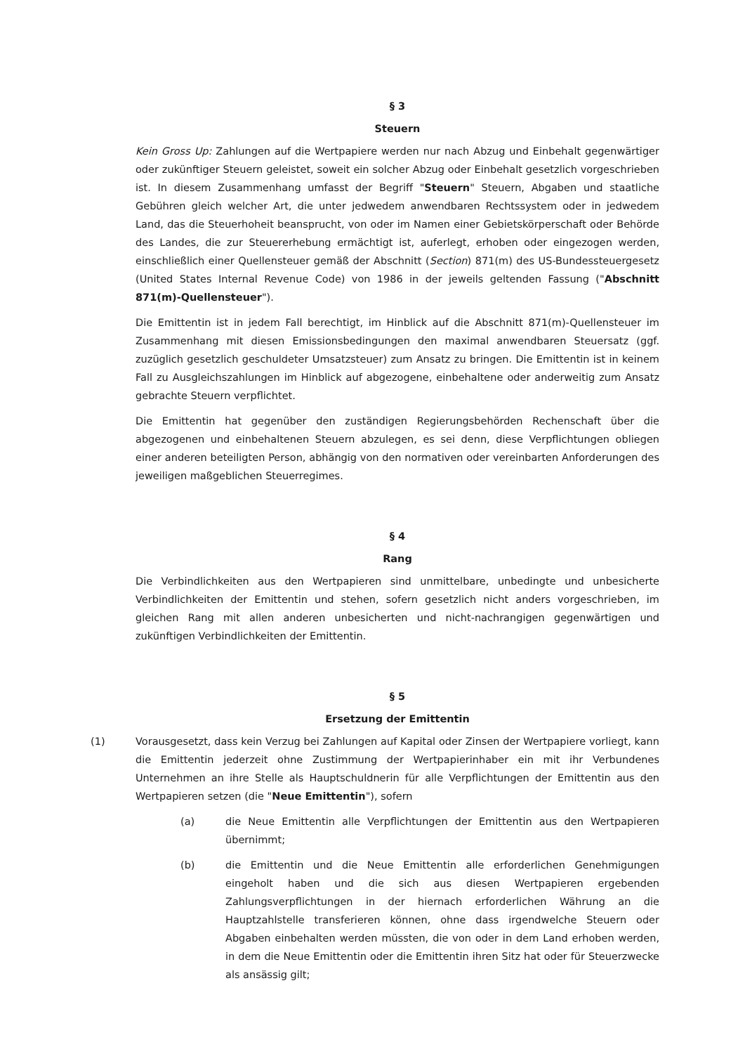§ 3
Steuern
Kein Gross Up: Zahlungen auf die Wertpapiere werden nur nach Abzug und Einbehalt gegenwärtiger oder zukünftiger Steuern geleistet, soweit ein solcher Abzug oder Einbehalt gesetzlich vorgeschrieben ist. In diesem Zusammenhang umfasst der Begriff "Steuern" Steuern, Abgaben und staatliche Gebühren gleich welcher Art, die unter jedwedem anwendbaren Rechtssystem oder in jedwedem Land, das die Steuerhoheit beansprucht, von oder im Namen einer Gebietskörperschaft oder Behörde des Landes, die zur Steuererhebung ermächtigt ist, auferlegt, erhoben oder eingezogen werden, einschließlich einer Quellensteuer gemäß der Abschnitt (Section) 871(m) des US-Bundessteuergesetz (United States Internal Revenue Code) von 1986 in der jeweils geltenden Fassung ("Abschnitt 871(m)-Quellensteuer").
Die Emittentin ist in jedem Fall berechtigt, im Hinblick auf die Abschnitt 871(m)-Quellensteuer im Zusammenhang mit diesen Emissionsbedingungen den maximal anwendbaren Steuersatz (ggf. zuzüglich gesetzlich geschuldeter Umsatzsteuer) zum Ansatz zu bringen. Die Emittentin ist in keinem Fall zu Ausgleichszahlungen im Hinblick auf abgezogene, einbehaltene oder anderweitig zum Ansatz gebrachte Steuern verpflichtet.
Die Emittentin hat gegenüber den zuständigen Regierungsbehörden Rechenschaft über die abgezogenen und einbehaltenen Steuern abzulegen, es sei denn, diese Verpflichtungen obliegen einer anderen beteiligten Person, abhängig von den normativen oder vereinbarten Anforderungen des jeweiligen maßgeblichen Steuerregimes.
§ 4
Rang
Die Verbindlichkeiten aus den Wertpapieren sind unmittelbare, unbedingte und unbesicherte Verbindlichkeiten der Emittentin und stehen, sofern gesetzlich nicht anders vorgeschrieben, im gleichen Rang mit allen anderen unbesicherten und nicht-nachrangigen gegenwärtigen und zukünftigen Verbindlichkeiten der Emittentin.
§ 5
Ersetzung der Emittentin
(1) Vorausgesetzt, dass kein Verzug bei Zahlungen auf Kapital oder Zinsen der Wertpapiere vorliegt, kann die Emittentin jederzeit ohne Zustimmung der Wertpapierinhaber ein mit ihr Verbundenes Unternehmen an ihre Stelle als Hauptschuldnerin für alle Verpflichtungen der Emittentin aus den Wertpapieren setzen (die "Neue Emittentin"), sofern
(a) die Neue Emittentin alle Verpflichtungen der Emittentin aus den Wertpapieren übernimmt;
(b) die Emittentin und die Neue Emittentin alle erforderlichen Genehmigungen eingeholt haben und die sich aus diesen Wertpapieren ergebenden Zahlungsverpflichtungen in der hiernach erforderlichen Währung an die Hauptzahlstelle transferieren können, ohne dass irgendwelche Steuern oder Abgaben einbehalten werden müssten, die von oder in dem Land erhoben werden, in dem die Neue Emittentin oder die Emittentin ihren Sitz hat oder für Steuerzwecke als ansässig gilt;